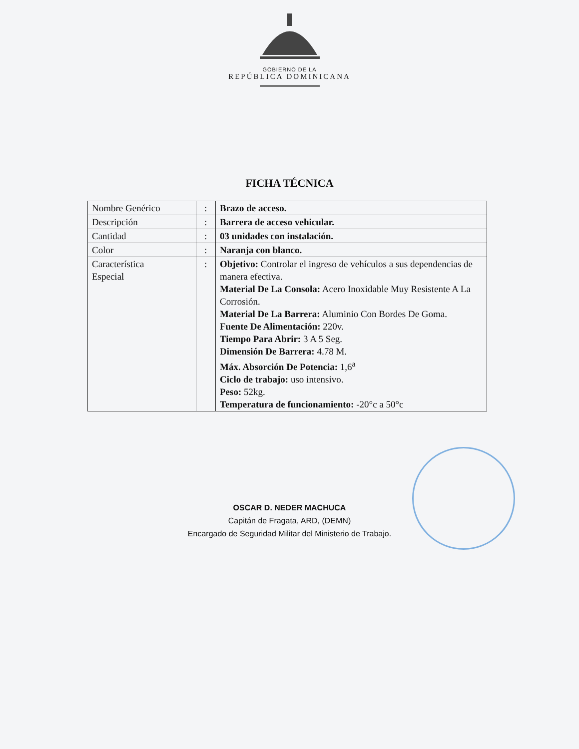GOBIERNO DE LA
REPÚBLICA DOMINICANA
FICHA TÉCNICA
| Nombre Genérico | : | Brazo de acceso. |
| Descripción | : | Barrera de acceso vehicular. |
| Cantidad | : | 03 unidades con instalación. |
| Color | : | Naranja con blanco. |
| Característica Especial | : | Objetivo: Controlar el ingreso de vehículos a sus dependencias de manera efectiva. Material De La Consola: Acero Inoxidable Muy Resistente A La Corrosión. Material De La Barrera: Aluminio Con Bordes De Goma. Fuente De Alimentación: 220v. Tiempo Para Abrir: 3 A 5 Seg. Dimensión De Barrera: 4.78 M. Máx. Absorción De Potencia: 1,6<sup>a</sup> Ciclo de trabajo: uso intensivo. Peso: 52kg. Temperatura de funcionamiento: -20°c a 50°c |
OSCAR D. NEDER MACHUCA
Capitán de Fragata, ARD, (DEMN)
Encargado de Seguridad Militar del Ministerio de Trabajo.